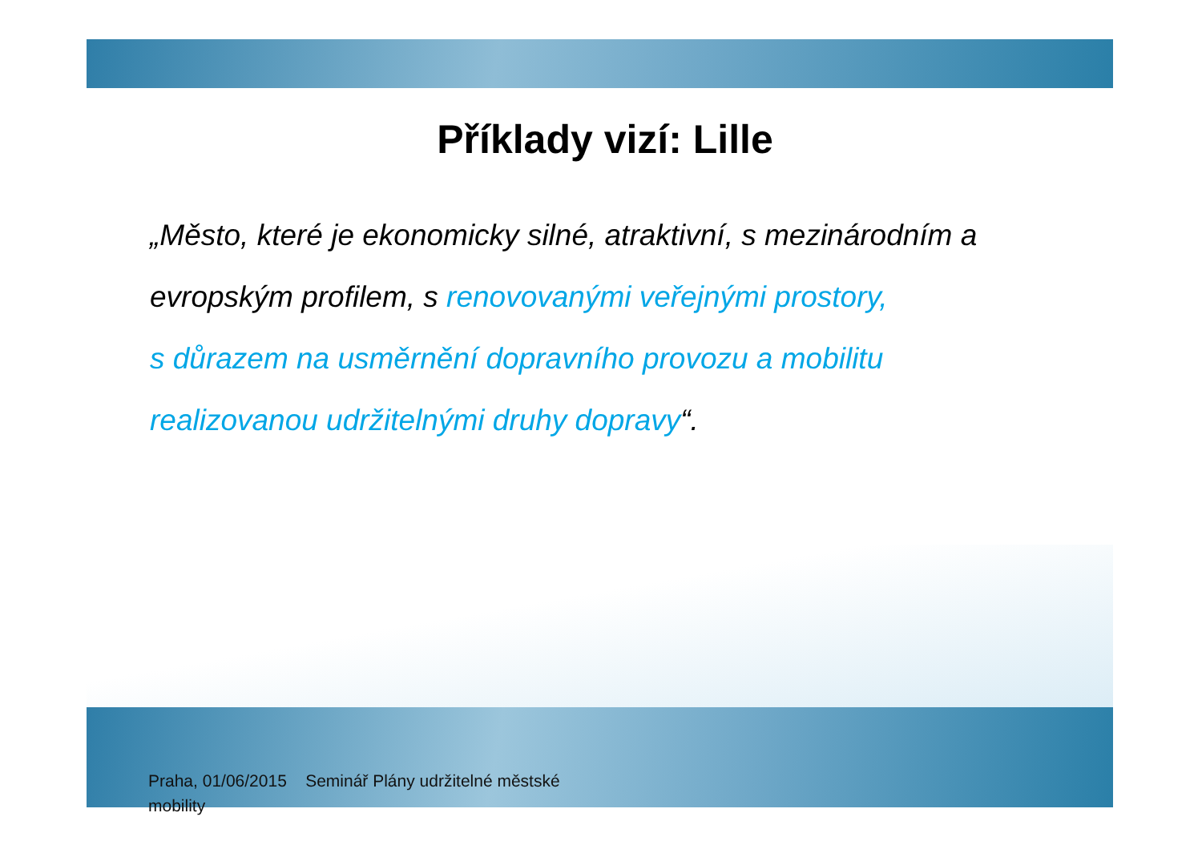Příklady vizí: Lille
„Město, které je ekonomicky silné, atraktivní, s mezinárodním a evropským profilem, s renovovanými veřejnými prostory,
s důrazem na usměrnění dopravního provozu a mobilitu realizovanou udržitelnými druhy dopravy“.
Praha, 01/06/2015 Seminář Plány udržitelné městské mobility